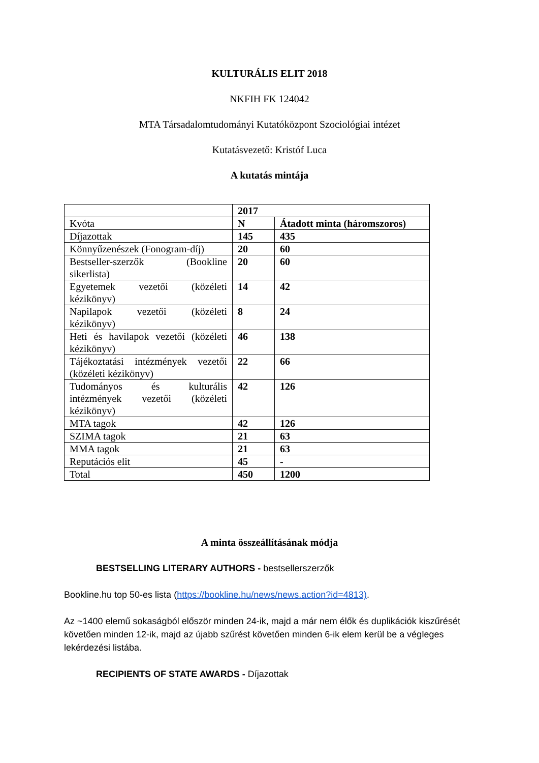KULTURÁLIS ELIT 2018
NKFIH FK 124042
MTA Társadalomtudományi Kutatóközpont Szociológiai intézet
Kutatásvezető: Kristóf Luca
A kutatás mintája
| | 2017 | |
| Kvóta | N | Átadott minta (háromszoros) |
| Díjazottak | 145 | 435 |
| Könnyűzenészek (Fonogram-díj) | 20 | 60 |
| Bestseller-szerzők (Bookline sikerlista) | 20 | 60 |
| Egyetemek vezetői (közéleti kézikönyv) | 14 | 42 |
| Napilapok vezetői (közéleti kézikönyv) | 8 | 24 |
| Heti és havilapok vezetői (közéleti kézikönyv) | 46 | 138 |
| Tájékoztatási intézmények vezetői (közéleti kézikönyv) | 22 | 66 |
| Tudományos és kulturális intézmények vezetői (közéleti kézikönyv) | 42 | 126 |
| MTA tagok | 42 | 126 |
| SZIMA tagok | 21 | 63 |
| MMA tagok | 21 | 63 |
| Reputációs elit | 45 | - |
| Total | 450 | 1200 |
A minta összeállításának módja
BESTSELLING LITERARY AUTHORS - bestsellerszerzők
Bookline.hu top 50-es lista (https://bookline.hu/news/news.action?id=4813).
Az ~1400 elemű sokaságból először minden 24-ik, majd a már nem élők és duplikációk kiszűrését követően minden 12-ik, majd az újabb szűrést követően minden 6-ik elem kerül be a végleges lekérdezési listába.
RECIPIENTS OF STATE AWARDS - Díjazottak